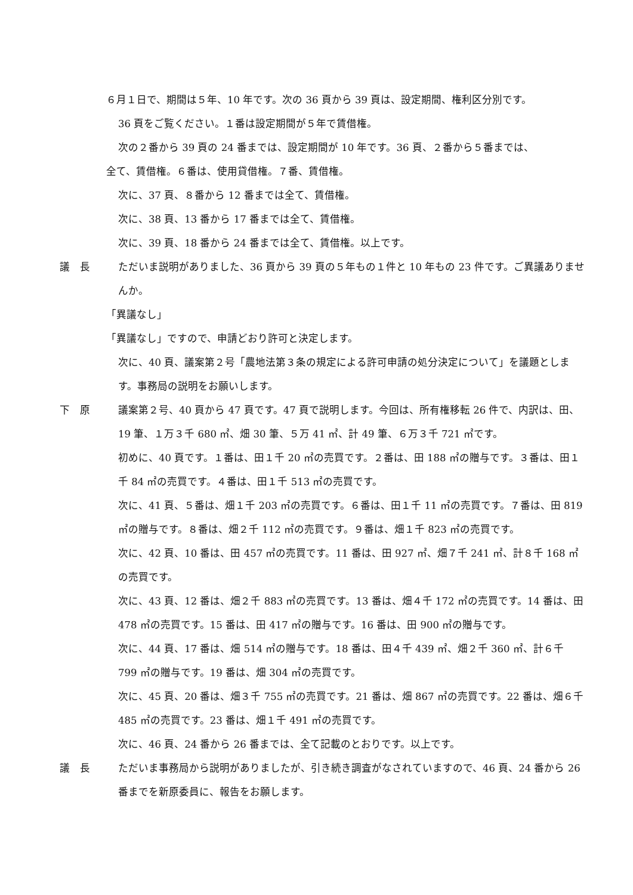６月１日で、期間は５年、10 年です。次の 36 頁から 39 頁は、設定期間、権利区分別です。
36 頁をご覧ください。１番は設定期間が５年で賃借権。
次の２番から 39 頁の 24 番までは、設定期間が 10 年です。36 頁、２番から５番までは、
全て、賃借権。６番は、使用貸借権。７番、賃借権。
次に、37 頁、８番から 12 番までは全て、賃借権。
次に、38 頁、13 番から 17 番までは全て、賃借権。
次に、39 頁、18 番から 24 番までは全て、賃借権。以上です。
議　長 ただいま説明がありました、36 頁から 39 頁の５年もの１件と 10 年もの 23 件です。ご異議ありませんか。
「異議なし」
「異議なし」ですので、申請どおり許可と決定します。
次に、40 頁、議案第２号「農地法第３条の規定による許可申請の処分決定について」を議題とします。事務局の説明をお願いします。
下　原 議案第２号、40 頁から 47 頁です。47 頁で説明します。今回は、所有権移転 26 件で、内訳は、田、19 筆、１万３千 680 ㎡、畑 30 筆、５万 41 ㎡、計 49 筆、６万３千 721 ㎡です。
初めに、40 頁です。１番は、田１千 20 ㎡の売買です。２番は、田 188 ㎡の贈与です。３番は、田１千 84 ㎡の売買です。４番は、田１千 513 ㎡の売買です。
次に、41 頁、５番は、畑１千 203 ㎡の売買です。６番は、田１千 11 ㎡の売買です。７番は、田 819 ㎡の贈与です。８番は、畑２千 112 ㎡の売買です。９番は、畑１千 823 ㎡の売買です。
次に、42 頁、10 番は、田 457 ㎡の売買です。11 番は、田 927 ㎡、畑７千 241 ㎡、計８千 168 ㎡の売買です。
次に、43 頁、12 番は、畑２千 883 ㎡の売買です。13 番は、畑４千 172 ㎡の売買です。14 番は、田 478 ㎡の売買です。15 番は、田 417 ㎡の贈与です。16 番は、田 900 ㎡の贈与です。
次に、44 頁、17 番は、畑 514 ㎡の贈与です。18 番は、田４千 439 ㎡、畑２千 360 ㎡、計６千 799 ㎡の贈与です。19 番は、畑 304 ㎡の売買です。
次に、45 頁、20 番は、畑３千 755 ㎡の売買です。21 番は、畑 867 ㎡の売買です。22 番は、畑６千 485 ㎡の売買です。23 番は、畑１千 491 ㎡の売買です。
次に、46 頁、24 番から 26 番までは、全て記載のとおりです。以上です。
議　長 ただいま事務局から説明がありましたが、引き続き調査がなされていますので、46 頁、24 番から 26 番までを新原委員に、報告をお願します。